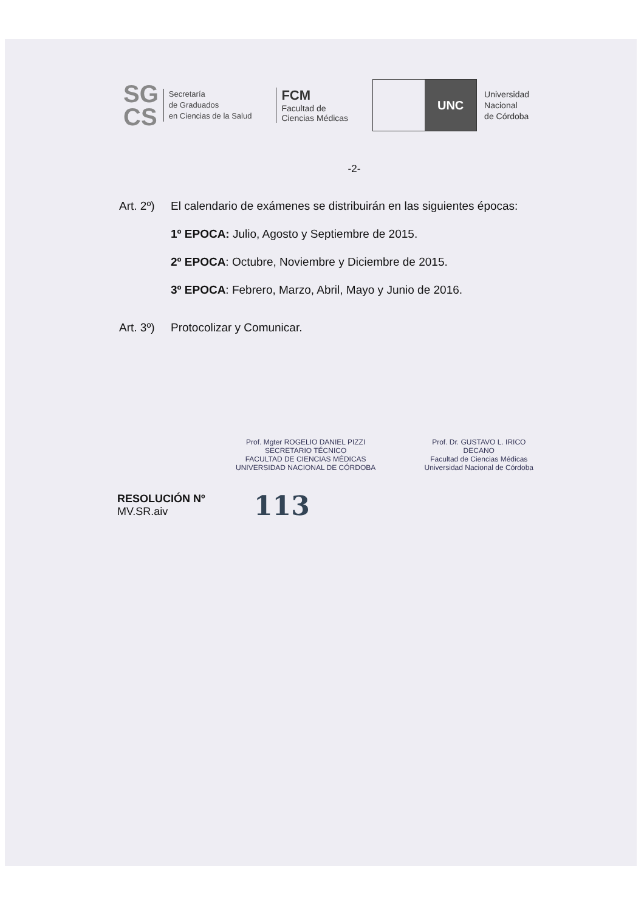SG
CS
Secretaría
de Graduados
en Ciencias de la Salud
FCM
Facultad de
Ciencias Médicas
UNC
Universidad
Nacional
de Córdoba
-2-
Art. 2º)
El calendario de exámenes se distribuirán en las siguientes épocas:
1º EPOCA: Julio, Agosto y Septiembre de 2015.
2º EPOCA: Octubre, Noviembre y Diciembre de 2015.
3º EPOCA: Febrero, Marzo, Abril, Mayo y Junio de 2016.
Art. 3º)
Protocolizar y Comunicar.
Prof. Mgter ROGELIO DANIEL PIZZI
SECRETARIO TÉCNICO
FACULTAD DE CIENCIAS MÉDICAS
UNIVERSIDAD NACIONAL DE CÓRDOBA
Prof. Dr. GUSTAVO L. IRICO
DECANO
Facultad de Ciencias Médicas
Universidad Nacional de Córdoba
RESOLUCIÓN Nº
MV.SR.aiv
113